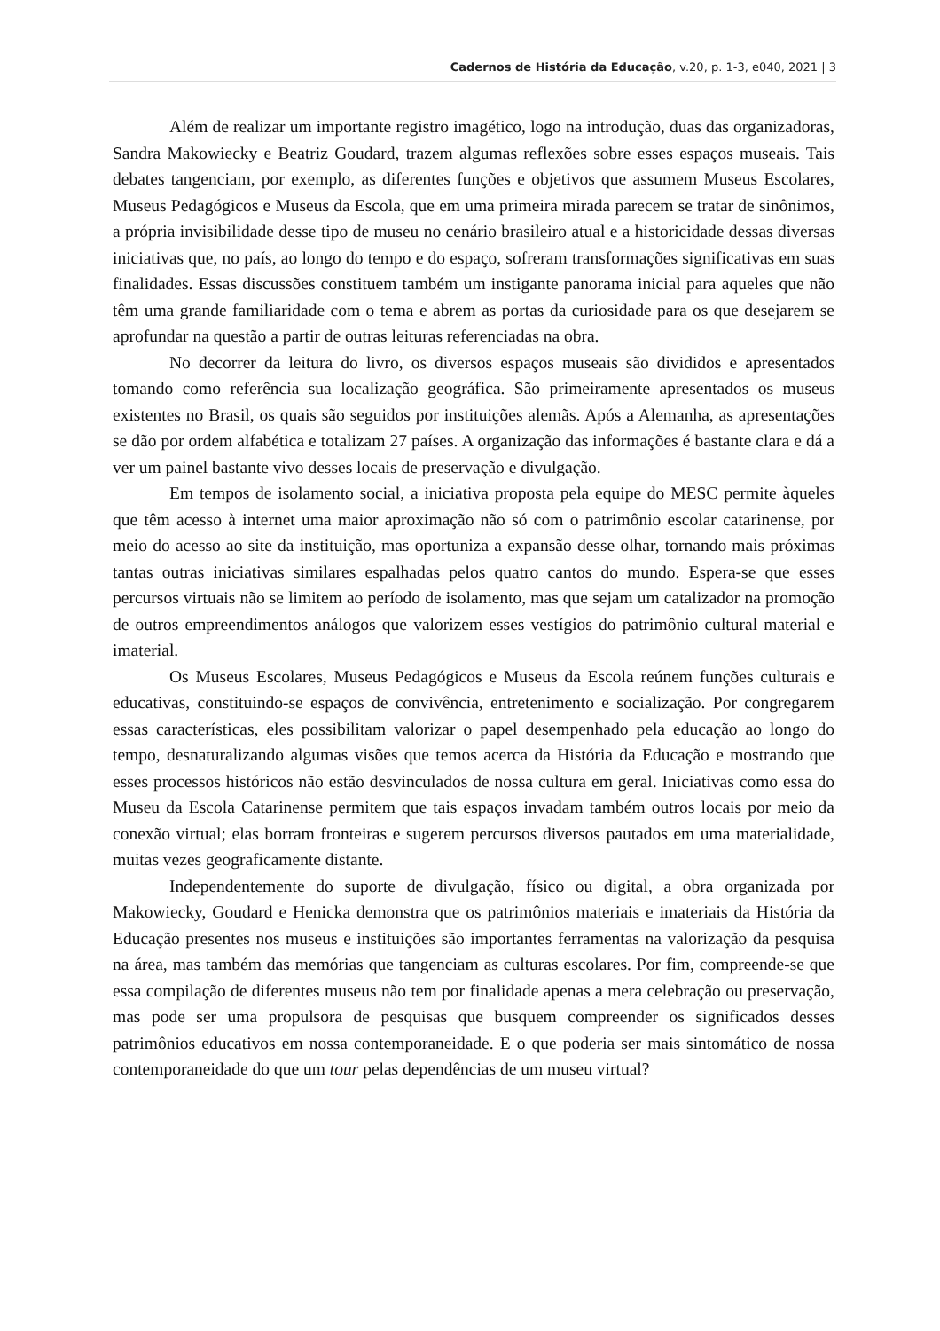Cadernos de História da Educação, v.20, p. 1-3, e040, 2021 | 3
Além de realizar um importante registro imagético, logo na introdução, duas das organizadoras, Sandra Makowiecky e Beatriz Goudard, trazem algumas reflexões sobre esses espaços museais. Tais debates tangenciam, por exemplo, as diferentes funções e objetivos que assumem Museus Escolares, Museus Pedagógicos e Museus da Escola, que em uma primeira mirada parecem se tratar de sinônimos, a própria invisibilidade desse tipo de museu no cenário brasileiro atual e a historicidade dessas diversas iniciativas que, no país, ao longo do tempo e do espaço, sofreram transformações significativas em suas finalidades. Essas discussões constituem também um instigante panorama inicial para aqueles que não têm uma grande familiaridade com o tema e abrem as portas da curiosidade para os que desejarem se aprofundar na questão a partir de outras leituras referenciadas na obra.
No decorrer da leitura do livro, os diversos espaços museais são divididos e apresentados tomando como referência sua localização geográfica. São primeiramente apresentados os museus existentes no Brasil, os quais são seguidos por instituições alemãs. Após a Alemanha, as apresentações se dão por ordem alfabética e totalizam 27 países. A organização das informações é bastante clara e dá a ver um painel bastante vivo desses locais de preservação e divulgação.
Em tempos de isolamento social, a iniciativa proposta pela equipe do MESC permite àqueles que têm acesso à internet uma maior aproximação não só com o patrimônio escolar catarinense, por meio do acesso ao site da instituição, mas oportuniza a expansão desse olhar, tornando mais próximas tantas outras iniciativas similares espalhadas pelos quatro cantos do mundo. Espera-se que esses percursos virtuais não se limitem ao período de isolamento, mas que sejam um catalizador na promoção de outros empreendimentos análogos que valorizem esses vestígios do patrimônio cultural material e imaterial.
Os Museus Escolares, Museus Pedagógicos e Museus da Escola reúnem funções culturais e educativas, constituindo-se espaços de convivência, entretenimento e socialização. Por congregarem essas características, eles possibilitam valorizar o papel desempenhado pela educação ao longo do tempo, desnaturalizando algumas visões que temos acerca da História da Educação e mostrando que esses processos históricos não estão desvinculados de nossa cultura em geral. Iniciativas como essa do Museu da Escola Catarinense permitem que tais espaços invadam também outros locais por meio da conexão virtual; elas borram fronteiras e sugerem percursos diversos pautados em uma materialidade, muitas vezes geograficamente distante.
Independentemente do suporte de divulgação, físico ou digital, a obra organizada por Makowiecky, Goudard e Henicka demonstra que os patrimônios materiais e imateriais da História da Educação presentes nos museus e instituições são importantes ferramentas na valorização da pesquisa na área, mas também das memórias que tangenciam as culturas escolares. Por fim, compreende-se que essa compilação de diferentes museus não tem por finalidade apenas a mera celebração ou preservação, mas pode ser uma propulsora de pesquisas que busquem compreender os significados desses patrimônios educativos em nossa contemporaneidade. E o que poderia ser mais sintomático de nossa contemporaneidade do que um tour pelas dependências de um museu virtual?